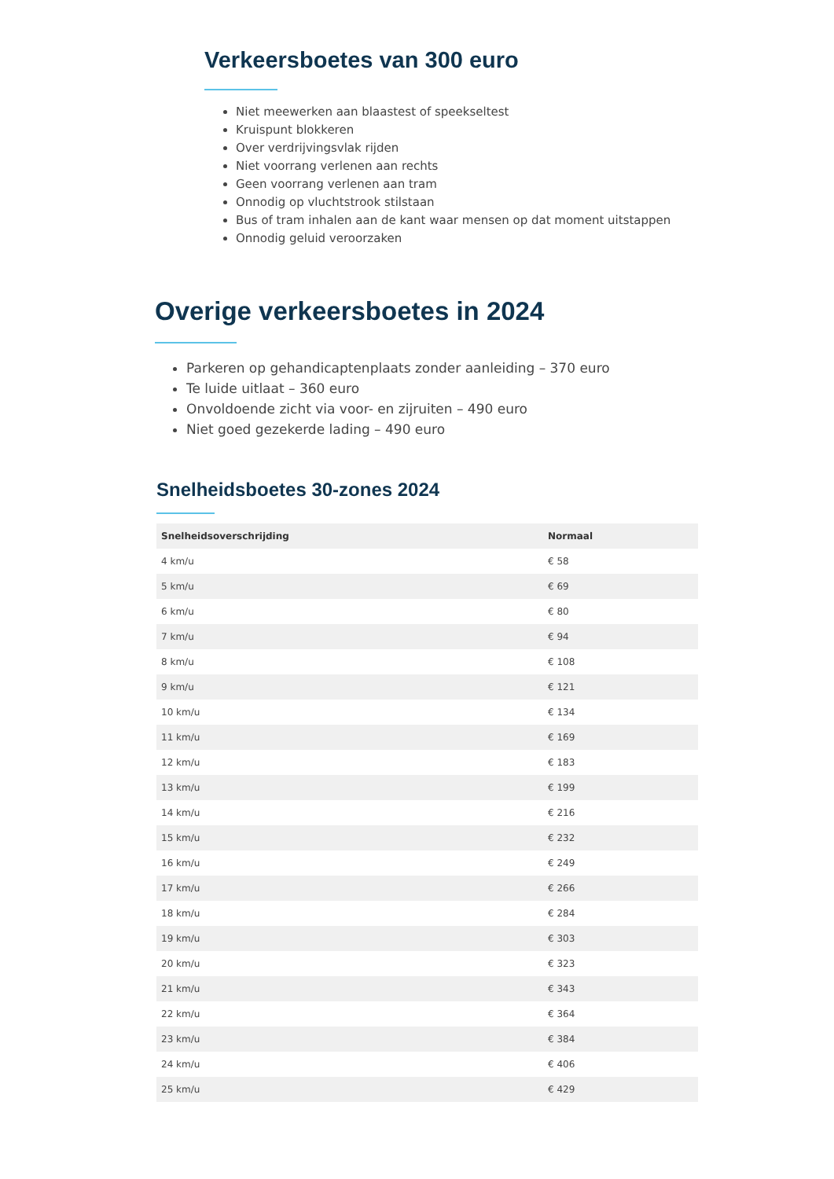Verkeersboetes van 300 euro
Niet meewerken aan blaastest of speekseltest
Kruispunt blokkeren
Over verdrijvingsvlak rijden
Niet voorrang verlenen aan rechts
Geen voorrang verlenen aan tram
Onnodig op vluchtstrook stilstaan
Bus of tram inhalen aan de kant waar mensen op dat moment uitstappen
Onnodig geluid veroorzaken
Overige verkeersboetes in 2024
Parkeren op gehandicaptenplaats zonder aanleiding – 370 euro
Te luide uitlaat – 360 euro
Onvoldoende zicht via voor- en zijruiten – 490 euro
Niet goed gezekerde lading – 490 euro
Snelheidsboetes 30-zones 2024
| Snelheidsoverschrijding | Normaal |
| --- | --- |
| 4 km/u | € 58 |
| 5 km/u | € 69 |
| 6 km/u | € 80 |
| 7 km/u | € 94 |
| 8 km/u | € 108 |
| 9 km/u | € 121 |
| 10 km/u | € 134 |
| 11 km/u | € 169 |
| 12 km/u | € 183 |
| 13 km/u | € 199 |
| 14 km/u | € 216 |
| 15 km/u | € 232 |
| 16 km/u | € 249 |
| 17 km/u | € 266 |
| 18 km/u | € 284 |
| 19 km/u | € 303 |
| 20 km/u | € 323 |
| 21 km/u | € 343 |
| 22 km/u | € 364 |
| 23 km/u | € 384 |
| 24 km/u | € 406 |
| 25 km/u | € 429 |